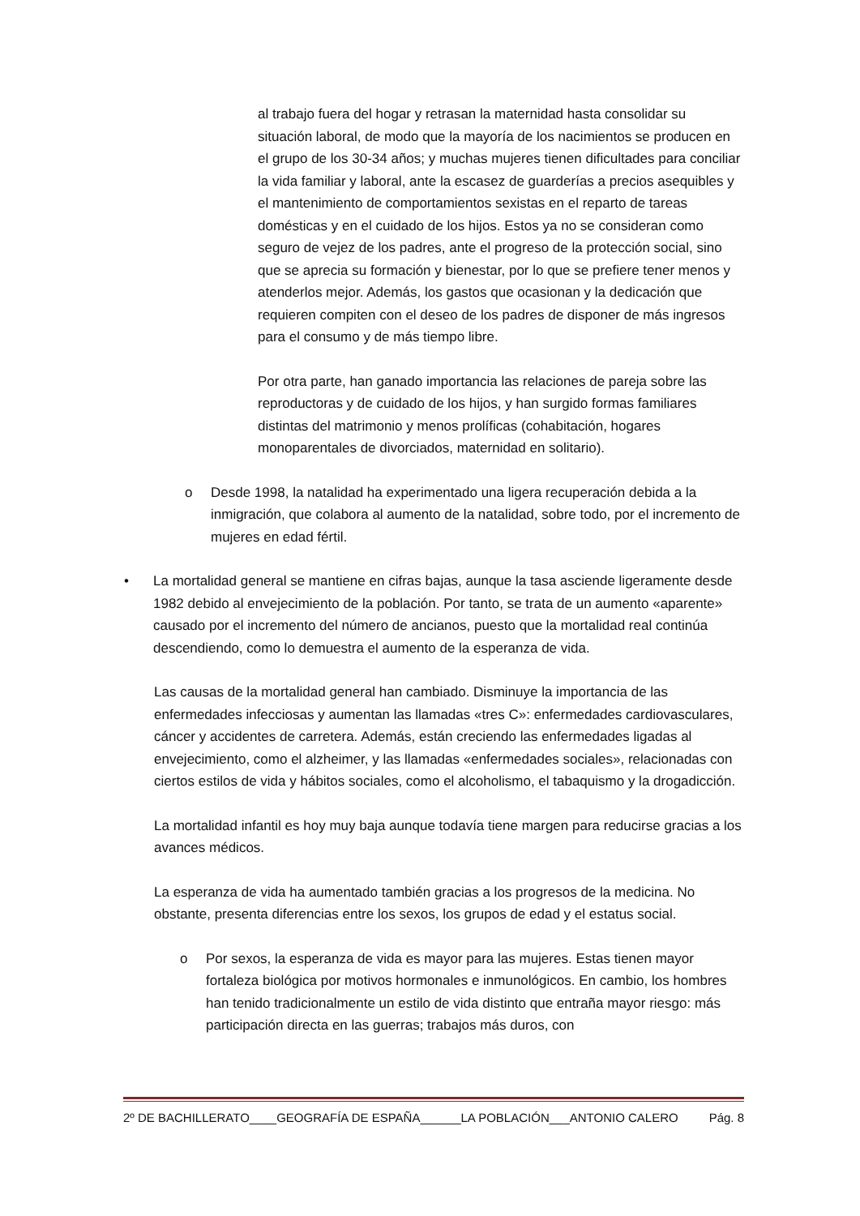al trabajo fuera del hogar y retrasan la maternidad hasta consolidar su situación laboral, de modo que la mayoría de los nacimientos se producen en el grupo de los 30-34 años; y muchas mujeres tienen dificultades para conciliar la vida familiar y laboral, ante la escasez de guarderías a precios asequibles y el mantenimiento de comportamientos sexistas en el reparto de tareas domésticas y en el cuidado de los hijos. Estos ya no se consideran como seguro de vejez de los padres, ante el progreso de la protección social, sino que se aprecia su formación y bienestar, por lo que se prefiere tener menos y atenderlos mejor. Además, los gastos que ocasionan y la dedicación que requieren compiten con el deseo de los padres de disponer de más ingresos para el consumo y de más tiempo libre.
Por otra parte, han ganado importancia las relaciones de pareja sobre las reproductoras y de cuidado de los hijos, y han surgido formas familiares distintas del matrimonio y menos prolíficas (cohabitación, hogares monoparentales de divorciados, maternidad en solitario).
o Desde 1998, la natalidad ha experimentado una ligera recuperación debida a la inmigración, que colabora al aumento de la natalidad, sobre todo, por el incremento de mujeres en edad fértil.
• La mortalidad general se mantiene en cifras bajas, aunque la tasa asciende ligeramente desde 1982 debido al envejecimiento de la población. Por tanto, se trata de un aumento «aparente» causado por el incremento del número de ancianos, puesto que la mortalidad real continúa descendiendo, como lo demuestra el aumento de la esperanza de vida.
Las causas de la mortalidad general han cambiado. Disminuye la importancia de las enfermedades infecciosas y aumentan las llamadas «tres C»: enfermedades cardiovasculares, cáncer y accidentes de carretera. Además, están creciendo las enfermedades ligadas al envejecimiento, como el alzheimer, y las llamadas «enfermedades sociales», relacionadas con ciertos estilos de vida y hábitos sociales, como el alcoholismo, el tabaquismo y la drogadicción.
La mortalidad infantil es hoy muy baja aunque todavía tiene margen para reducirse gracias a los avances médicos.
La esperanza de vida ha aumentado también gracias a los progresos de la medicina. No obstante, presenta diferencias entre los sexos, los grupos de edad y el estatus social.
o Por sexos, la esperanza de vida es mayor para las mujeres. Estas tienen mayor fortaleza biológica por motivos hormonales e inmunológicos. En cambio, los hombres han tenido tradicionalmente un estilo de vida distinto que entraña mayor riesgo: más participación directa en las guerras; trabajos más duros, con
2º DE BACHILLERATO____GEOGRAFÍA DE ESPAÑA______LA POBLACIÓN___ANTONIO CALERO Pág. 8